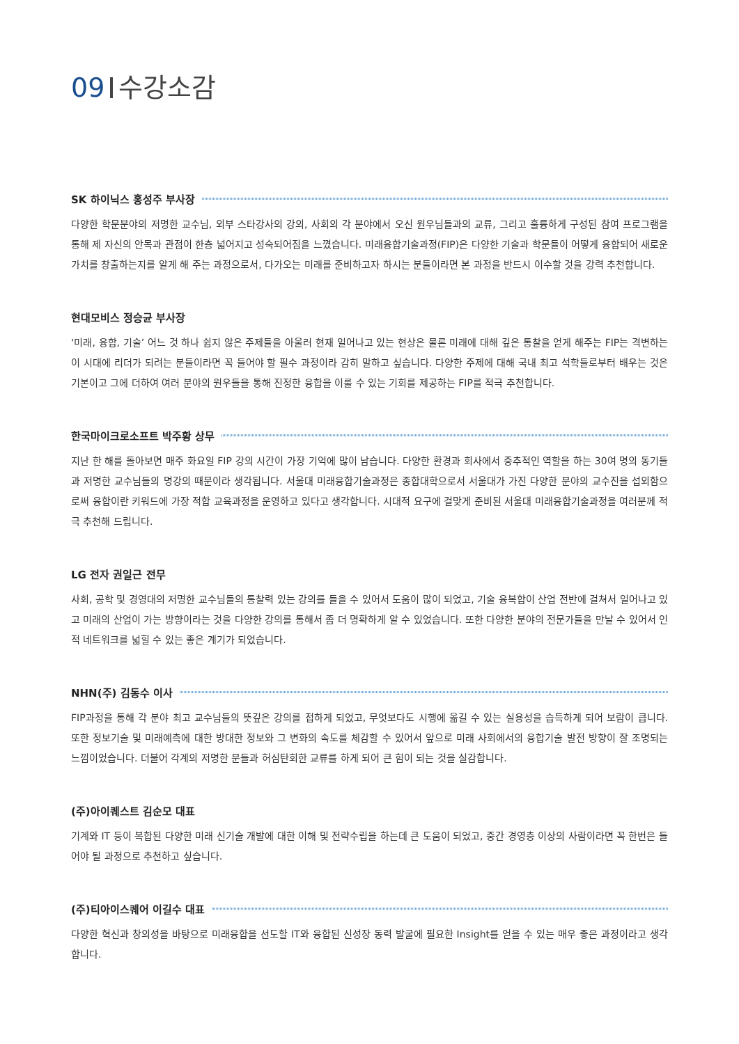09 수강소감
SK 하이닉스 홍성주 부사장
다양한 학문분야의 저명한 교수님, 외부 스타강사의 강의, 사회의 각 분야에서 오신 원우님들과의 교류, 그리고 훌륭하게 구성된 참여 프로그램을 통해 제 자신의 안목과 관점이 한층 넓어지고 성숙되어짐을 느꼈습니다. 미래융합기술과정(FIP)은 다양한 기술과 학문들이 어떻게 융합되어 새로운 가치를 창출하는지를 알게 해 주는 과정으로서, 다가오는 미래를 준비하고자 하시는 분들이라면 본 과정을 반드시 이수할 것을 강력 추천합니다.
현대모비스 정승균 부사장
‘미래, 융합, 기술’ 어느 것 하나 쉽지 않은 주제들을 아울러 현재 일어나고 있는 현상은 물론 미래에 대해 깊은 통찰을 얻게 해주는 FIP는 격변하는 이 시대에 리더가 되려는 분들이라면 꼭 들어야 할 필수 과정이라 감히 말하고 싶습니다. 다양한 주제에 대해 국내 최고 석학들로부터 배우는 것은 기본이고 그에 더하여 여러 분야의 원우들을 통해 진정한 융합을 이룰 수 있는 기회를 제공하는 FIP를 적극 추천합니다.
한국마이크로소프트 박주황 상무
지난 한 해를 돌아보면 매주 화요일 FIP 강의 시간이 가장 기억에 많이 남습니다. 다양한 환경과 회사에서 중추적인 역할을 하는 30여 명의 동기들과 저명한 교수님들의 명강의 때문이라 생각됩니다. 서울대 미래융합기술과정은 종합대학으로서 서울대가 가진 다양한 분야의 교수진을 섭외함으로써 융합이란 키워드에 가장 적합 교육과정을 운영하고 있다고 생각합니다. 시대적 요구에 걸맞게 준비된 서울대 미래융합기술과정을 여러분께 적극 추천해 드립니다.
LG 전자 권일근 전무
사회, 공학 및 경영대의 저명한 교수님들의 통찰력 있는 강의를 들을 수 있어서 도움이 많이 되었고, 기술 융복합이 산업 전반에 걸쳐서 일어나고 있고 미래의 산업이 가는 방향이라는 것을 다양한 강의를 통해서 좀 더 명확하게 알 수 있었습니다. 또한 다양한 분야의 전문가들을 만날 수 있어서 인적 네트워크를 넓힐 수 있는 좋은 계기가 되었습니다.
NHN(주) 김동수 이사
FIP과정을 통해 각 분야 최고 교수님들의 뜻깊은 강의를 접하게 되었고, 무엇보다도 시행에 옮길 수 있는 실용성을 습득하게 되어 보람이 큽니다. 또한 정보기술 및 미래예측에 대한 방대한 정보와 그 변화의 속도를 체감할 수 있어서 앞으로 미래 사회에서의 융합기술 발전 방향이 잘 조명되는 느낌이었습니다. 더불어 각계의 저명한 분들과 허심탄회한 교류를 하게 되어 큰 힘이 되는 것을 실감합니다.
(주)아이퀘스트 김순모 대표
기계와 IT 등이 복합된 다양한 미래 신기술 개발에 대한 이해 및 전략수립을 하는데 큰 도움이 되었고, 중간 경영층 이상의 사람이라면 꼭 한번은 들어야 될 과정으로 추천하고 싶습니다.
(주)티아이스퀘어 이길수 대표
다양한 혁신과 창의성을 바탕으로 미래융합을 선도할 IT와 융합된 신성장 동력 발굴에 필요한 Insight를 얻을 수 있는 매우 좋은 과정이라고 생각합니다.